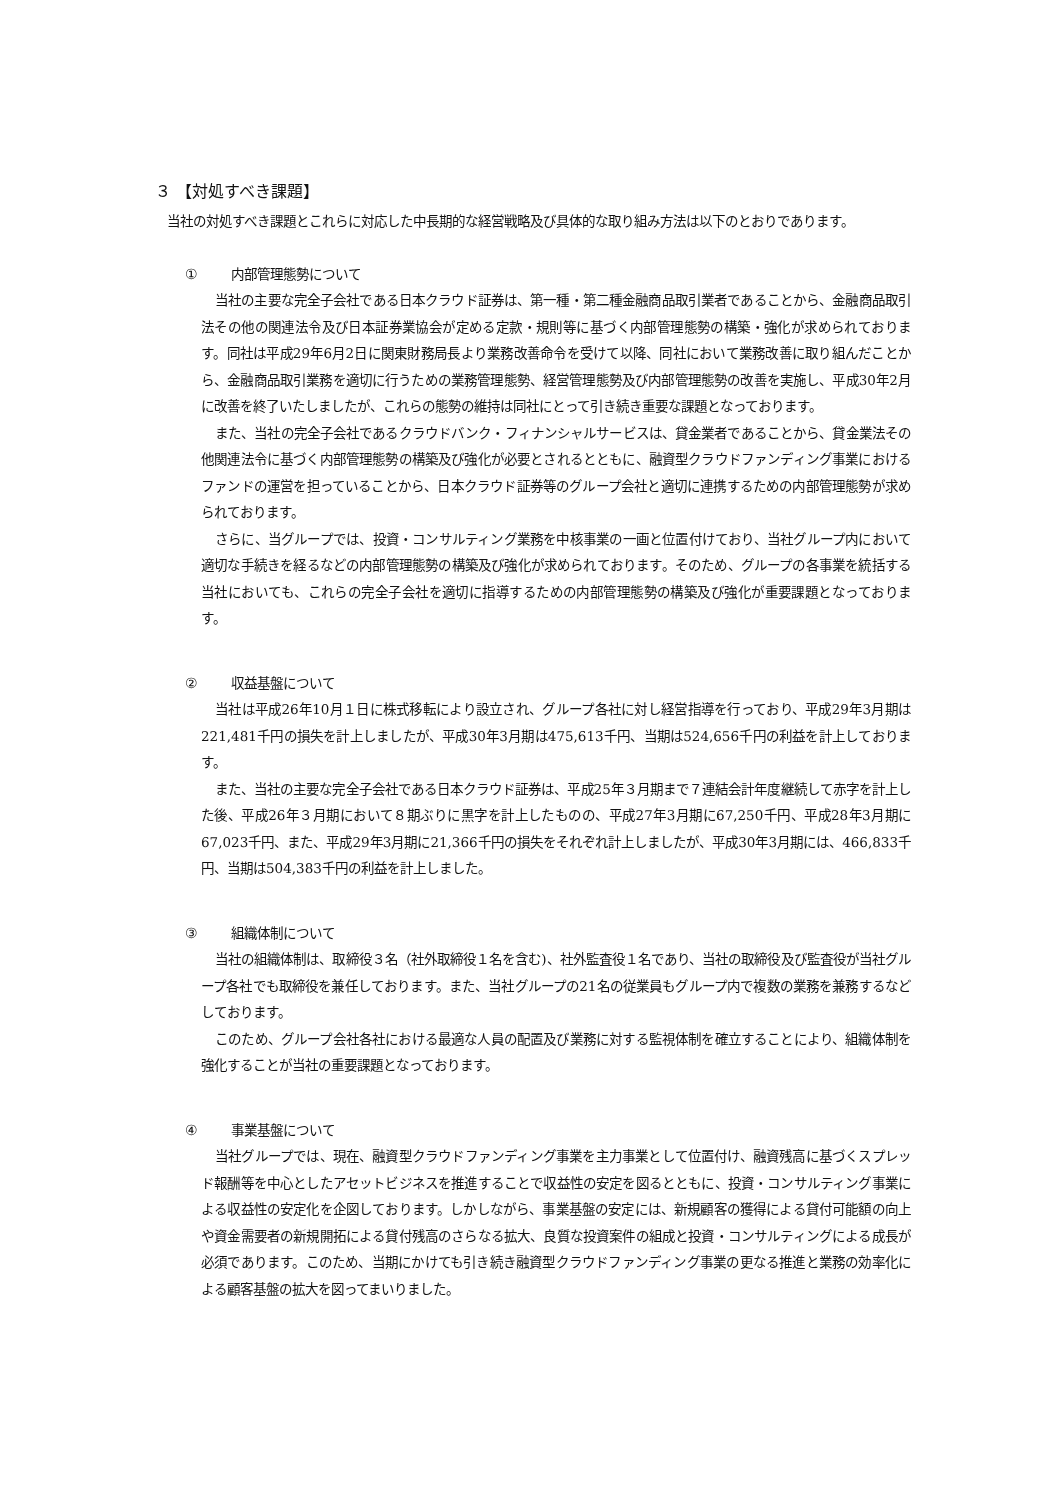３ 【対処すべき課題】
当社の対処すべき課題とこれらに対応した中長期的な経営戦略及び具体的な取り組み方法は以下のとおりであります。
① 内部管理態勢について
当社の主要な完全子会社である日本クラウド証券は、第一種・第二種金融商品取引業者であることから、金融商品取引法その他の関連法令及び日本証券業協会が定める定款・規則等に基づく内部管理態勢の構築・強化が求められております。同社は平成29年6月2日に関東財務局長より業務改善命令を受けて以降、同社において業務改善に取り組んだことから、金融商品取引業務を適切に行うための業務管理態勢、経営管理態勢及び内部管理態勢の改善を実施し、平成30年2月に改善を終了いたしましたが、これらの態勢の維持は同社にとって引き続き重要な課題となっております。
また、当社の完全子会社であるクラウドバンク・フィナンシャルサービスは、貸金業者であることから、貸金業法その他関連法令に基づく内部管理態勢の構築及び強化が必要とされるとともに、融資型クラウドファンディング事業におけるファンドの運営を担っていることから、日本クラウド証券等のグループ会社と適切に連携するための内部管理態勢が求められております。
さらに、当グループでは、投資・コンサルティング業務を中核事業の一画と位置付けており、当社グループ内において適切な手続きを経るなどの内部管理態勢の構築及び強化が求められております。そのため、グループの各事業を統括する当社においても、これらの完全子会社を適切に指導するための内部管理態勢の構築及び強化が重要課題となっております。
② 収益基盤について
当社は平成26年10月１日に株式移転により設立され、グループ各社に対し経営指導を行っており、平成29年3月期は221,481千円の損失を計上しましたが、平成30年3月期は475,613千円、当期は524,656千円の利益を計上しております。
また、当社の主要な完全子会社である日本クラウド証券は、平成25年３月期まで７連結会計年度継続して赤字を計上した後、平成26年３月期において８期ぶりに黒字を計上したものの、平成27年3月期に67,250千円、平成28年3月期に67,023千円、また、平成29年3月期に21,366千円の損失をそれぞれ計上しましたが、平成30年3月期には、466,833千円、当期は504,383千円の利益を計上しました。
③ 組織体制について
当社の組織体制は、取締役３名（社外取締役１名を含む)、社外監査役１名であり、当社の取締役及び監査役が当社グループ各社でも取締役を兼任しております。また、当社グループの21名の従業員もグループ内で複数の業務を兼務するなどしております。
このため、グループ会社各社における最適な人員の配置及び業務に対する監視体制を確立することにより、組織体制を強化することが当社の重要課題となっております。
④ 事業基盤について
当社グループでは、現在、融資型クラウドファンディング事業を主力事業として位置付け、融資残高に基づくスプレッド報酬等を中心としたアセットビジネスを推進することで収益性の安定を図るとともに、投資・コンサルティング事業による収益性の安定化を企図しております。しかしながら、事業基盤の安定には、新規顧客の獲得による貸付可能額の向上や資金需要者の新規開拓による貸付残高のさらなる拡大、良質な投資案件の組成と投資・コンサルティングによる成長が必須であります。このため、当期にかけても引き続き融資型クラウドファンディング事業の更なる推進と業務の効率化による顧客基盤の拡大を図ってまいりました。